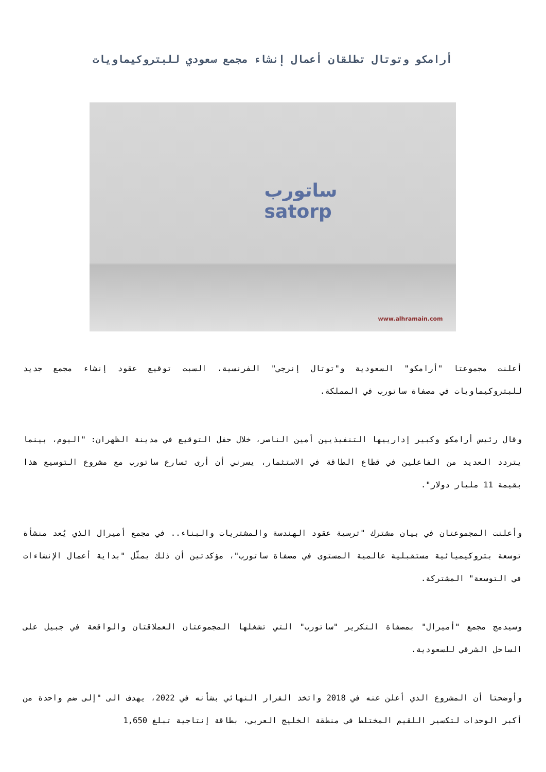أرامكو وتوتال تطلقان أعمال إنشاء مجمع سعودي للبتروكيماويات
ساتورب
satorp
www.alhramain.com
أعلنت مجموعتا "أرامكو" السعودية و"توتال إنرجي" الفرنسية، السبت توقيع عقود إنشاء مجمع جديد للبتروكيماويات في مصفاة ساتورب في المملكة.
وقال رئيس أرامكو وكبير إدارييها التنفيذيين أمين الناصر، خلال حفل التوقيع في مدينة الظهران: "اليوم، بينما يتردد العديد من الفاعلين في قطاع الطاقة في الاستثمار، يسرني أن أرى تسارع ساتورب مع مشروع التوسيع هذا بقيمة 11 مليار دولار".
وأعلنت المجموعتان في بيان مشترك "ترسية عقود الهندسة والمشتريات والبناء.. في مجمع أميرال الذي يُعد منشأة توسعة بتروكيميائية مستقبلية عالمية المستوى في مصفاة ساتورب"، مؤكدتين أن ذلك يمثّل "بداية أعمال الإنشاءات في التوسعة" المشتركة.
وسيدمج مجمع "أميرال" بمصفاة التكرير "ساتورب" التي تشغلها المجموعتان العملاقتان والواقعة في جبيل على الساحل الشرقي للسعودية.
وأوضحتا أن المشروع الذي أعلن عنه في 2018 واتخذ القرار النهائي بشأنه في 2022، يهدف الى "إلى ضم واحدة من أكبر الوحدات لتكسير اللقيم المختلط في منطقة الخليج العربي، بطاقة إنتاجية تبلغ 1,650